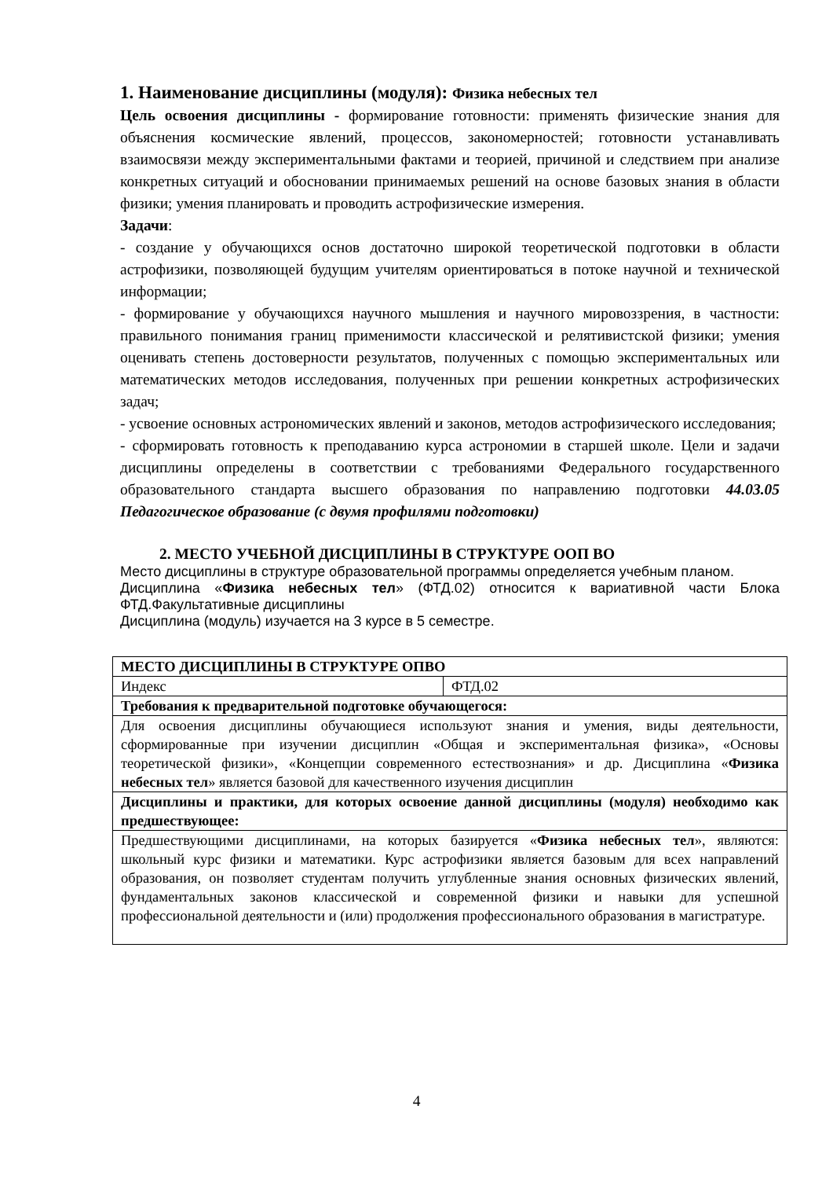1. Наименование дисциплины (модуля): Физика небесных тел
Цель освоения дисциплины - формирование готовности: применять физические знания для объяснения космические явлений, процессов, закономерностей; готовности устанавливать взаимосвязи между экспериментальными фактами и теорией, причиной и следствием при анализе конкретных ситуаций и обосновании принимаемых решений на основе базовых знания в области физики; умения планировать и проводить астрофизические измерения.
Задачи:
- создание у обучающихся основ достаточно широкой теоретической подготовки в области астрофизики, позволяющей будущим учителям ориентироваться в потоке научной и технической информации;
- формирование у обучающихся научного мышления и научного мировоззрения, в частности: правильного понимания границ применимости классической и релятивистской физики; умения оценивать степень достоверности результатов, полученных с помощью экспериментальных или математических методов исследования, полученных при решении конкретных астрофизических задач;
- усвоение основных астрономических явлений и законов, методов астрофизического исследования;
- сформировать готовность к преподаванию курса астрономии в старшей школе. Цели и задачи дисциплины определены в соответствии с требованиями Федерального государственного образовательного стандарта высшего образования по направлению подготовки 44.03.05 Педагогическое образование (с двумя профилями подготовки)
2. МЕСТО УЧЕБНОЙ ДИСЦИПЛИНЫ В СТРУКТУРЕ ООП ВО
Место дисциплины в структуре образовательной программы определяется учебным планом.
Дисциплина «Физика небесных тел» (ФТД.02) относится к вариативной части Блока ФТД.Факультативные дисциплины
Дисциплина (модуль) изучается на 3 курсе в 5 семестре.
| МЕСТО ДИСЦИПЛИНЫ В СТРУКТУРЕ ОПВО | |
| Индекс | ФТД.02 |
| Требования к предварительной подготовке обучающегося: | |
| Для освоения дисциплины обучающиеся используют знания и умения, виды деятельности, сформированные при изучении дисциплин «Общая и экспериментальная физика», «Основы теоретической физики», «Концепции современного естествознания» и др. Дисциплина « Физика небесных тел » является базовой для качественного изучения дисциплин | |
| Дисциплины и практики, для которых освоение данной дисциплины (модуля) необходимо как предшествующее: | |
| Предшествующими дисциплинами, на которых базируется « Физика небесных тел », являются: школьный курс физики и математики. Курс астрофизики является базовым для всех направлений образования, он позволяет студентам получить углубленные знания основных физических явлений, фундаментальных законов классической и современной физики и навыки для успешной профессиональной деятельности и (или) продолжения профессионального образования в магистратуре. | |
4